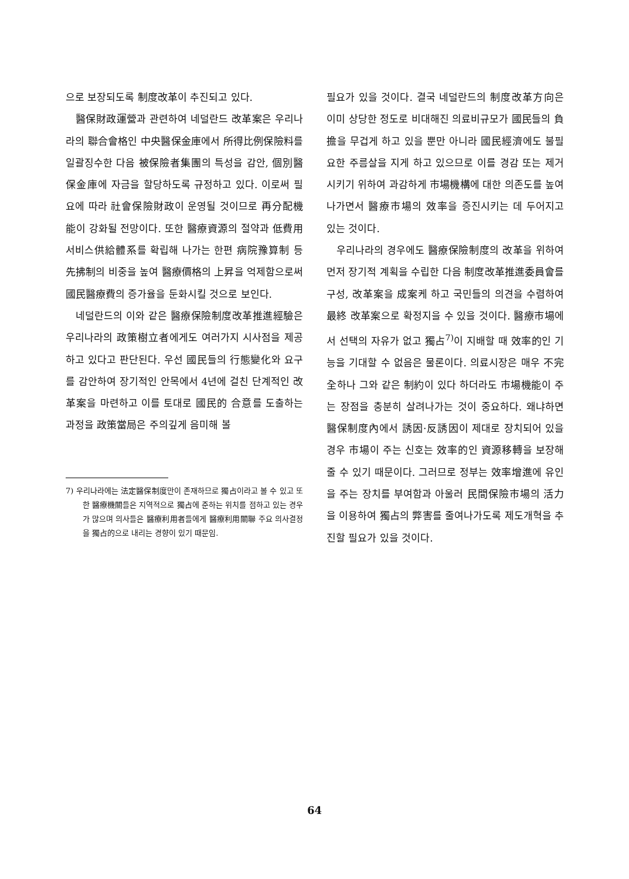으로 보장되도록 制度改革이 추진되고 있다.
醫保財政運營과 관련하여 네덜란드 改革案은 우리나라의 聯合會格인 中央醫保金庫에서 所得比例保險料를 일괄징수한 다음 被保險者集團의 특성을 감안, 個別醫保金庫에 자금을 할당하도록 규정하고 있다. 이로써 필요에 따라 社會保險財政이 운영될 것이므로 再分配機能이 강화될 전망이다. 또한 醫療資源의 절약과 低費用서비스供給體系를 확립해 나가는 한편 病院豫算制 등 先拂制의 비중을 높여 醫療價格의 上昇을 억제함으로써 國民醫療費의 증가율을 둔화시킬 것으로 보인다.
네덜란드의 이와 같은 醫療保險制度改革推進經驗은 우리나라의 政策樹立者에게도 여러가지 시사점을 제공하고 있다고 판단된다. 우선 國民들의 行態變化와 요구를 감안하여 장기적인 안목에서 4년에 걸친 단계적인 改革案을 마련하고 이를 토대로 國民的 合意를 도출하는 과정을 政策當局은 주의깊게 음미해 볼
7) 우리나라에는 法定醫保制度만이 존재하므로 獨占이라고 볼 수 있고 또한 醫療機關들은 지역적으로 獨占에 준하는 위치를 점하고 있는 경우가 많으며 의사들은 醫療利用者들에게 醫療利用關聯 주요 의사결정을 獨占的으로 내리는 경향이 있기 때문임.
필요가 있을 것이다. 결국 네덜란드의 制度改革方向은 이미 상당한 정도로 비대해진 의료비규모가 國民들의 負擔을 무겁게 하고 있을 뿐만 아니라 國民經濟에도 불필요한 주름살을 지게 하고 있으므로 이를 경감 또는 제거시키기 위하여 과감하게 市場機構에 대한 의존도를 높여 나가면서 醫療市場의 效率을 증진시키는 데 두어지고 있는 것이다.
우리나라의 경우에도 醫療保險制度의 改革을 위하여 먼저 장기적 계획을 수립한 다음 制度改革推進委員會를 구성, 改革案을 成案케 하고 국민들의 의견을 수렴하여 最終 改革案으로 확정지을 수 있을 것이다. 醫療市場에서 선택의 자유가 없고 獨占<sup>7)</sup>이 지배할 때 效率的인 기능을 기대할 수 없음은 물론이다. 의료시장은 매우 不完全하나 그와 같은 制約이 있다 하더라도 市場機能이 주는 장점을 충분히 살려나가는 것이 중요하다. 왜냐하면 醫保制度內에서 誘因·反誘因이 제대로 장치되어 있을 경우 市場이 주는 신호는 效率的인 資源移轉을 보장해 줄 수 있기 때문이다. 그러므로 정부는 效率增進에 유인을 주는 장치를 부여함과 아울러 民間保險市場의 活力을 이용하여 獨占의 弊害를 줄여나가도록 제도개혁을 추진할 필요가 있을 것이다.
64